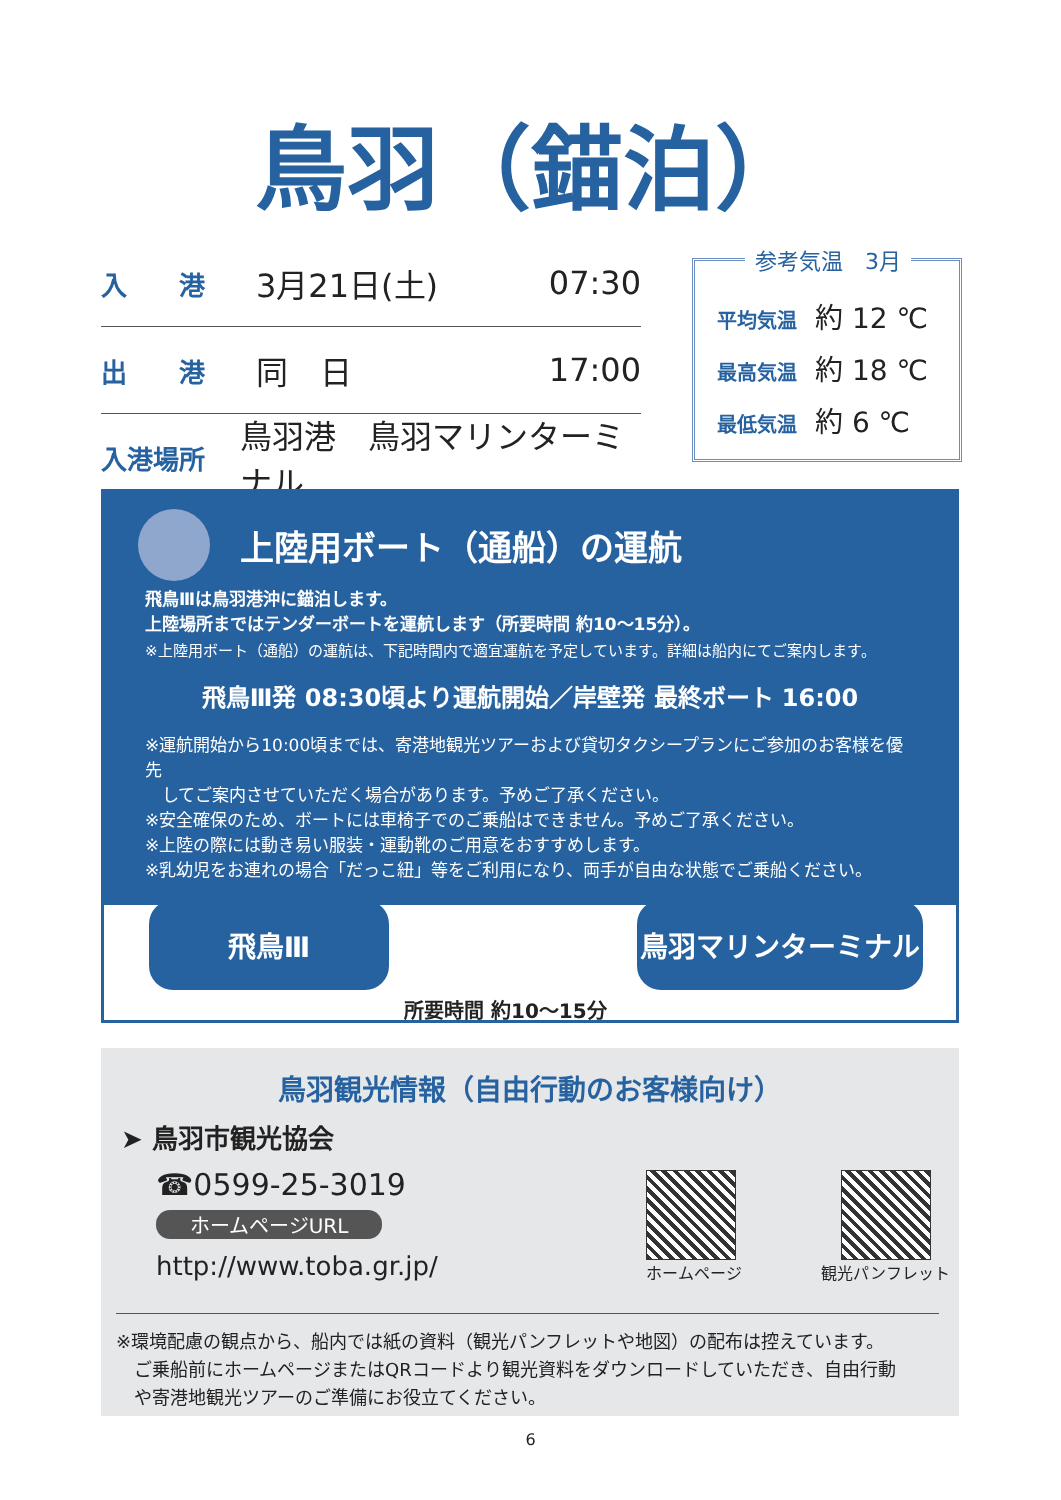鳥羽（錨泊）
入　　港 3月21日(土) 07:30
出　　港 同　日 17:00
入港場所 鳥羽港　鳥羽マリンターミナル
参考気温　3月
平均気温 約 12 ℃
最高気温 約 18 ℃
最低気温 約 6 ℃
上陸用ボート（通船）の運航
飛鳥Ⅲは鳥羽港沖に錨泊します。
上陸場所まではテンダーボートを運航します（所要時間 約10～15分）。
※上陸用ボート（通船）の運航は、下記時間内で適宜運航を予定しています。詳細は船内にてご案内します。
飛鳥Ⅲ発 08:30頃より運航開始／岸壁発 最終ボート 16:00
※運航開始から10:00頃までは、寄港地観光ツアーおよび貸切タクシープランにご参加のお客様を優先
　してご案内させていただく場合があります。予めご了承ください。
※安全確保のため、ボートには車椅子でのご乗船はできません。予めご了承ください。
※上陸の際には動き易い服装・運動靴のご用意をおすすめします。
※乳幼児をお連れの場合「だっこ紐」等をご利用になり、両手が自由な状態でご乗船ください。
飛鳥Ⅲ 鳥羽マリンターミナル
所要時間 約10～15分
鳥羽観光情報（自由行動のお客様向け）
➤ 鳥羽市観光協会
☎0599-25-3019
ホームページURL
http://www.toba.gr.jp/
ホームページ 観光パンフレット
※環境配慮の観点から、船内では紙の資料（観光パンフレットや地図）の配布は控えています。
　ご乗船前にホームページまたはQRコードより観光資料をダウンロードしていただき、自由行動
　や寄港地観光ツアーのご準備にお役立てください。
6